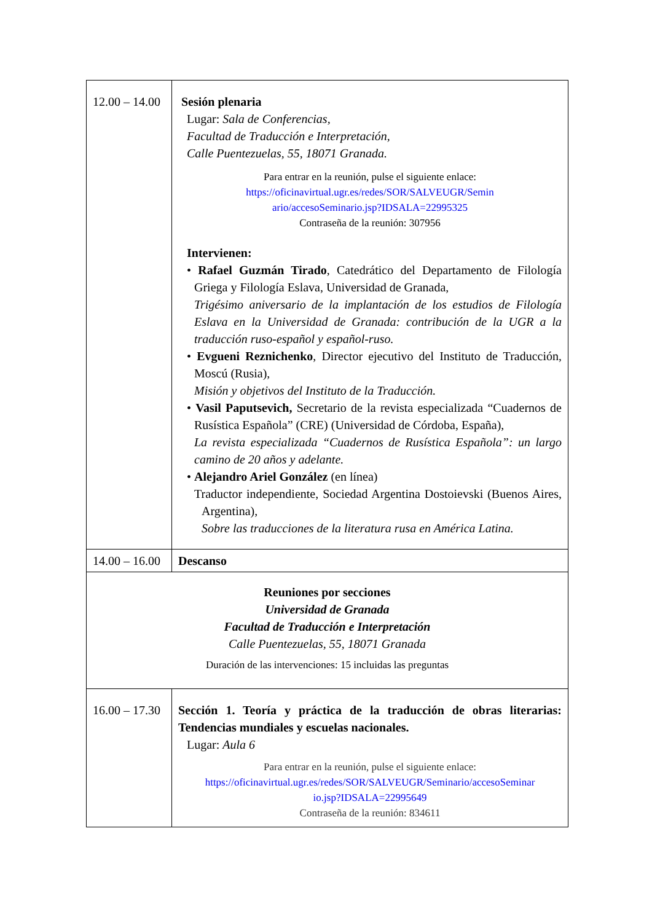| 12.00 – 14.00 | Sesión plenaria Lugar: Sala de Conferencias, Facultad de Traducción e Interpretación, Calle Puentezuelas, 55, 18071 Granada. Para entrar en la reunión, pulse el siguiente enlace: https://oficinavirtual.ugr.es/redes/SOR/SALVEUGR/Semin ario/accesoSeminario.jsp?IDSALA=22995325 Contraseña de la reunión: 307956 Intervienen: • Rafael Guzmán Tirado , Catedrático del Departamento de Filología Griega y Filología Eslava, Universidad de Granada, Trigésimo aniversario de la implantación de los estudios de Filología Eslava en la Universidad de Granada: contribución de la UGR a la traducción ruso-español y español-ruso. • Evgueni Reznichenko , Director ejecutivo del Instituto de Traducción, Moscú (Rusia), Misión y objetivos del Instituto de la Traducción. • Vasil Paputsevich, Secretario de la revista especializada “Cuadernos de Rusística Española” (CRE) (Universidad de Córdoba, España), La revista especializada “Cuadernos de Rusística Española”: un largo camino de 20 años y adelante. • Alejandro Ariel González (en línea) Traductor independiente, Sociedad Argentina Dostoievski (Buenos Aires, Argentina), Sobre las traducciones de la literatura rusa en América Latina. |
| 14.00 – 16.00 | Descanso |
| Reuniones por secciones Universidad de Granada Facultad de Traducción e Interpretación Calle Puentezuelas, 55, 18071 Granada Duración de las intervenciones: 15 incluidas las preguntas | |
| 16.00 – 17.30 | Sección 1. Teoría y práctica de la traducción de obras literarias: Tendencias mundiales y escuelas nacionales. Lugar: Aula 6 Para entrar en la reunión, pulse el siguiente enlace: https://oficinavirtual.ugr.es/redes/SOR/SALVEUGR/Seminario/accesoSeminar io.jsp?IDSALA=22995649 Contraseña de la reunión: 834611 |